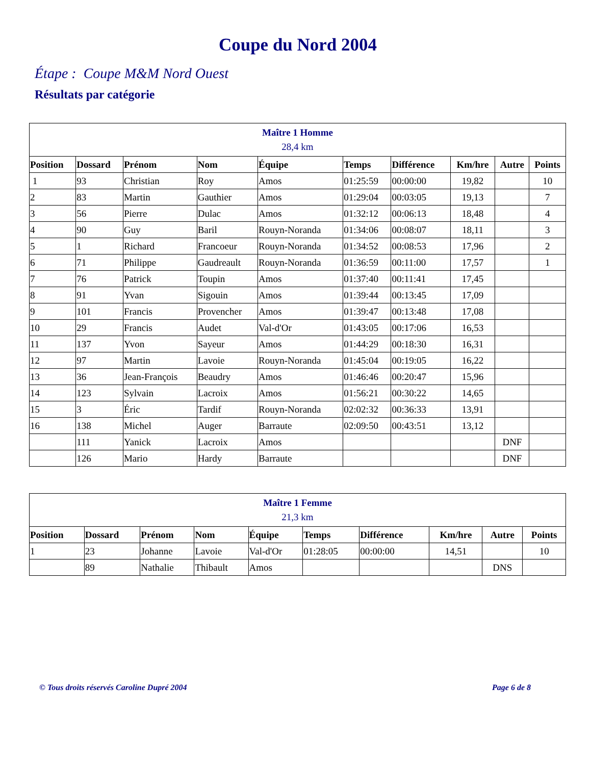Coupe du Nord 2004
Étape : Coupe M&M Nord Ouest
Résultats par catégorie
| Maître 1 Homme 28,4 km | | | | | | | | | |
| Position | Dossard | Prénom | Nom | Équipe | Temps | Différence | Km/hre | Autre | Points |
| 1 | 93 | Christian | Roy | Amos | 01:25:59 | 00:00:00 | 19,82 | | 10 |
| 2 | 83 | Martin | Gauthier | Amos | 01:29:04 | 00:03:05 | 19,13 | | 7 |
| 3 | 56 | Pierre | Dulac | Amos | 01:32:12 | 00:06:13 | 18,48 | | 4 |
| 4 | 90 | Guy | Baril | Rouyn-Noranda | 01:34:06 | 00:08:07 | 18,11 | | 3 |
| 5 | 1 | Richard | Francoeur | Rouyn-Noranda | 01:34:52 | 00:08:53 | 17,96 | | 2 |
| 6 | 71 | Philippe | Gaudreault | Rouyn-Noranda | 01:36:59 | 00:11:00 | 17,57 | | 1 |
| 7 | 76 | Patrick | Toupin | Amos | 01:37:40 | 00:11:41 | 17,45 | | |
| 8 | 91 | Yvan | Sigouin | Amos | 01:39:44 | 00:13:45 | 17,09 | | |
| 9 | 101 | Francis | Provencher | Amos | 01:39:47 | 00:13:48 | 17,08 | | |
| 10 | 29 | Francis | Audet | Val-d'Or | 01:43:05 | 00:17:06 | 16,53 | | |
| 11 | 137 | Yvon | Sayeur | Amos | 01:44:29 | 00:18:30 | 16,31 | | |
| 12 | 97 | Martin | Lavoie | Rouyn-Noranda | 01:45:04 | 00:19:05 | 16,22 | | |
| 13 | 36 | Jean-François | Beaudry | Amos | 01:46:46 | 00:20:47 | 15,96 | | |
| 14 | 123 | Sylvain | Lacroix | Amos | 01:56:21 | 00:30:22 | 14,65 | | |
| 15 | 3 | Éric | Tardif | Rouyn-Noranda | 02:02:32 | 00:36:33 | 13,91 | | |
| 16 | 138 | Michel | Auger | Barraute | 02:09:50 | 00:43:51 | 13,12 | | |
| | 111 | Yanick | Lacroix | Amos | | | | DNF | |
| | 126 | Mario | Hardy | Barraute | | | | DNF | |
| Maître 1 Femme 21,3 km | | | | | | | | | |
| Position | Dossard | Prénom | Nom | Équipe | Temps | Différence | Km/hre | Autre | Points |
| 1 | 23 | Johanne | Lavoie | Val-d'Or | 01:28:05 | 00:00:00 | 14,51 | | 10 |
| | 89 | Nathalie | Thibault | Amos | | | | DNS | |
© Tous droits réservés Caroline Dupré 2004 Page 6 de 8